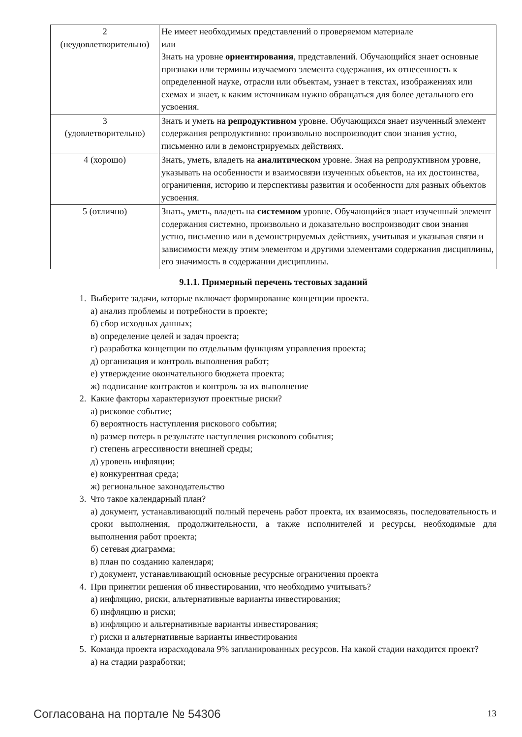| 2 (неудовлетворительно) | Не имеет необходимых представлений о проверяемом материале или Знать на уровне ориентирования , представлений. Обучающийся знает основные признаки или термины изучаемого элемента содержания, их отнесенность к определенной науке, отрасли или объектам, узнает в текстах, изображениях или схемах и знает, к каким источникам нужно обращаться для более детального его усвоения. |
| 3 (удовлетворительно) | Знать и уметь на репродуктивном уровне. Обучающихся знает изученный элемент содержания репродуктивно: произвольно воспроизводит свои знания устно, письменно или в демонстрируемых действиях. |
| 4 (хорошо) | Знать, уметь, владеть на аналитическом уровне. Зная на репродуктивном уровне, указывать на особенности и взаимосвязи изученных объектов, на их достоинства, ограничения, историю и перспективы развития и особенности для разных объектов усвоения. |
| 5 (отлично) | Знать, уметь, владеть на системном уровне. Обучающийся знает изученный элемент содержания системно, произвольно и доказательно воспроизводит свои знания устно, письменно или в демонстрируемых действиях, учитывая и указывая связи и зависимости между этим элементом и другими элементами содержания дисциплины, его значимость в содержании дисциплины. |
9.1.1. Примерный перечень тестовых заданий
1. Выберите задачи, которые включает формирование концепции проекта.
а) анализ проблемы и потребности в проекте;
б) сбор исходных данных;
в) определение целей и задач проекта;
г) разработка концепции по отдельным функциям управления проекта;
д) организация и контроль выполнения работ;
е) утверждение окончательного бюджета проекта;
ж) подписание контрактов и контроль за их выполнение
2. Какие факторы характеризуют проектные риски?
а) рисковое событие;
б) вероятность наступления рискового события;
в) размер потерь в результате наступления рискового события;
г) степень агрессивности внешней среды;
д) уровень инфляции;
е) конкурентная среда;
ж) региональное законодательство
3. Что такое календарный план?
а) документ, устанавливающий полный перечень работ проекта, их взаимосвязь, последовательность и сроки выполнения, продолжительности, а также исполнителей и ресурсы, необходимые для выполнения работ проекта;
б) сетевая диаграмма;
в) план по созданию календаря;
г) документ, устанавливающий основные ресурсные ограничения проекта
4. При принятии решения об инвестировании, что необходимо учитывать?
а) инфляцию, риски, альтернативные варианты инвестирования;
б) инфляцию и риски;
в) инфляцию и альтернативные варианты инвестирования;
г) риски и альтернативные варианты инвестирования
5. Команда проекта израсходовала 9% запланированных ресурсов. На какой стадии находится проект?
а) на стадии разработки;
Согласована на портале № 54306 13